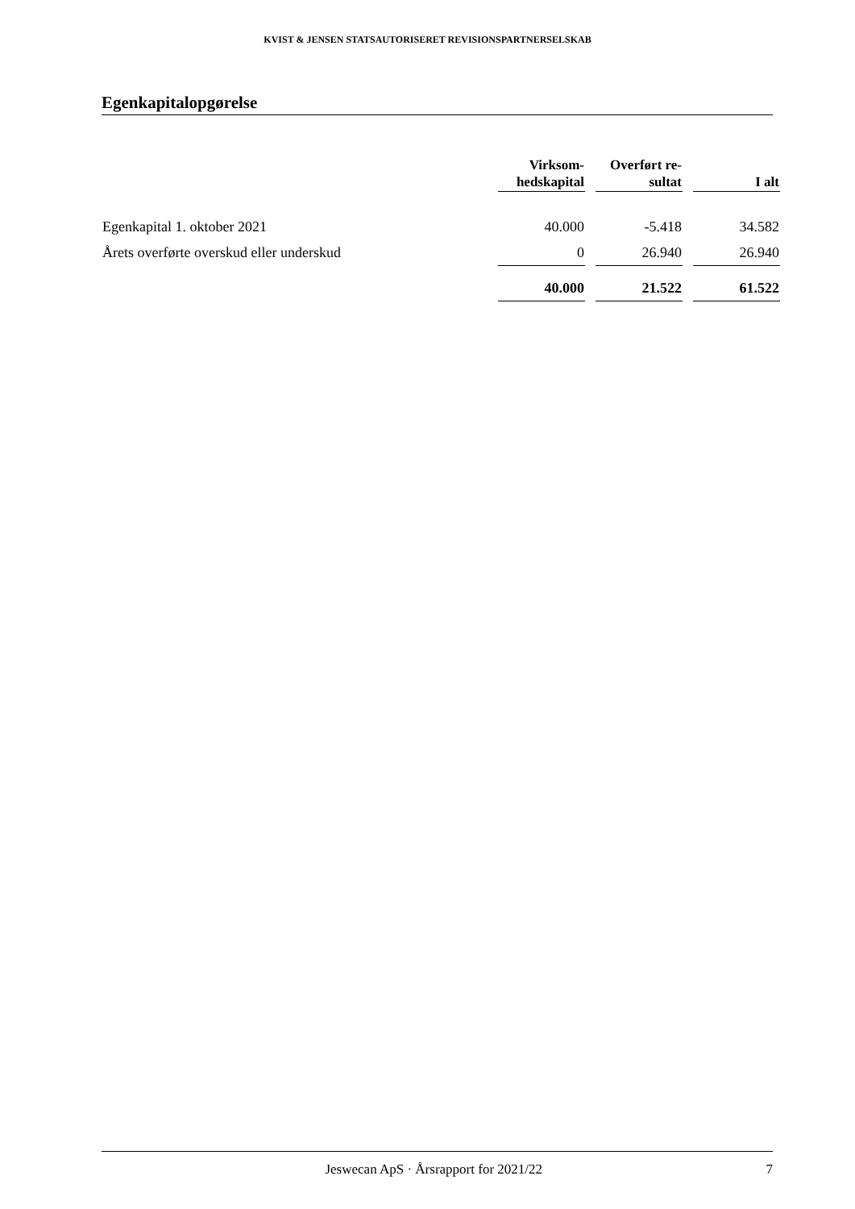KVIST & JENSEN STATSAUTORISERET REVISIONSPARTNERSELSKAB
Egenkapitalopgørelse
| | Virksom- hedskapital | | Overført re- sultat | | I alt |
| --- | --- | --- | --- | --- | --- |
| Egenkapital 1. oktober 2021 | 40.000 | | -5.418 | | 34.582 |
| Årets overførte overskud eller underskud | 0 | | 26.940 | | 26.940 |
| | 40.000 | | 21.522 | | 61.522 |
Jeswecan ApS · Årsrapport for 2021/22 7